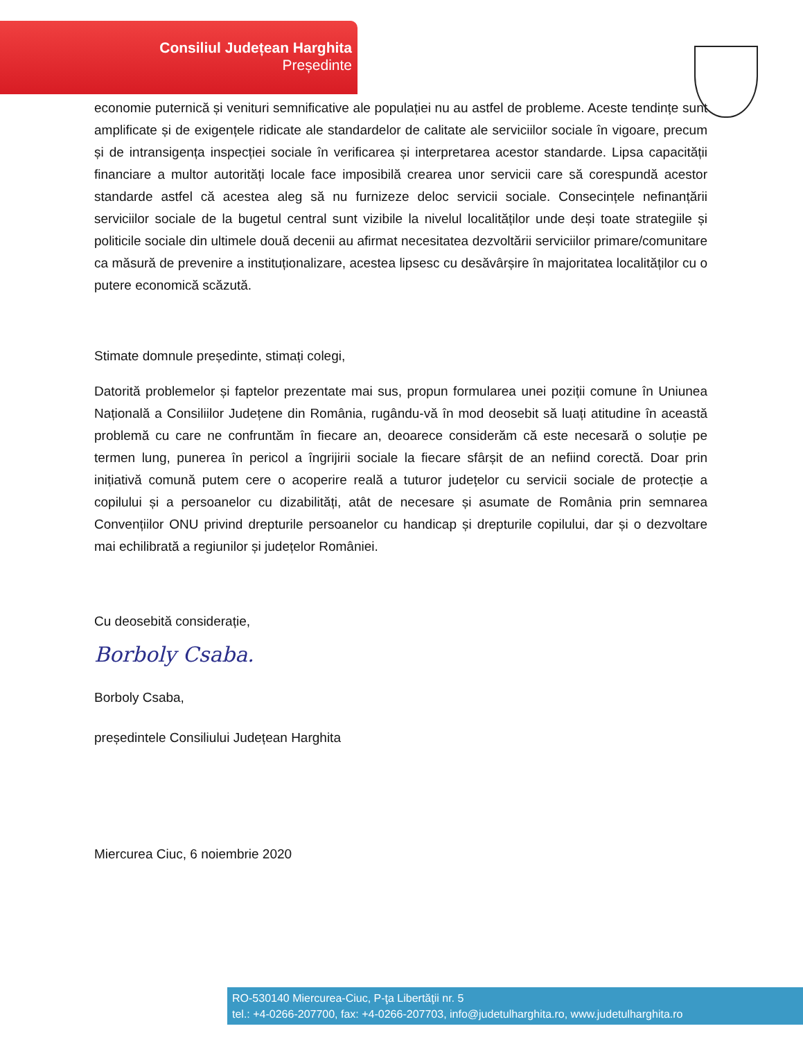Consiliul Județean Harghita
Președinte
economie puternică și venituri semnificative ale populației nu au astfel de probleme. Aceste tendințe sunt amplificate și de exigențele ridicate ale standardelor de calitate ale serviciilor sociale în vigoare, precum și de intransigența inspecției sociale în verificarea și interpretarea acestor standarde. Lipsa capacității financiare a multor autorități locale face imposibilă crearea unor servicii care să corespundă acestor standarde astfel că acestea aleg să nu furnizeze deloc servicii sociale. Consecințele nefinanțării serviciilor sociale de la bugetul central sunt vizibile la nivelul localităților unde deși toate strategiile și politicile sociale din ultimele două decenii au afirmat necesitatea dezvoltării serviciilor primare/comunitare ca măsură de prevenire a instituționalizare, acestea lipsesc cu desăvârșire în majoritatea localităților cu o putere economică scăzută.
Stimate domnule președinte, stimați colegi,
Datorită problemelor și faptelor prezentate mai sus, propun formularea unei poziții comune în Uniunea Națională a Consiliilor Județene din România, rugându-vă în mod deosebit să luați atitudine în această problemă cu care ne confruntăm în fiecare an, deoarece considerăm că este necesară o soluție pe termen lung, punerea în pericol a îngrijirii sociale la fiecare sfârșit de an nefiind corectă. Doar prin inițiativă comună putem cere o acoperire reală a tuturor județelor cu servicii sociale de protecție a copilului și a persoanelor cu dizabilități, atât de necesare și asumate de România prin semnarea Convențiilor ONU privind drepturile persoanelor cu handicap și drepturile copilului, dar și o dezvoltare mai echilibrată a regiunilor și județelor României.
Cu deosebită considerație,
Borboly Csaba.
Borboly Csaba,
președintele Consiliului Județean Harghita
Miercurea Ciuc, 6 noiembrie 2020
RO-530140 Miercurea-Ciuc, P-ţa Libertăţii nr. 5
tel.: +4-0266-207700, fax: +4-0266-207703, info@judetulharghita.ro, www.judetulharghita.ro